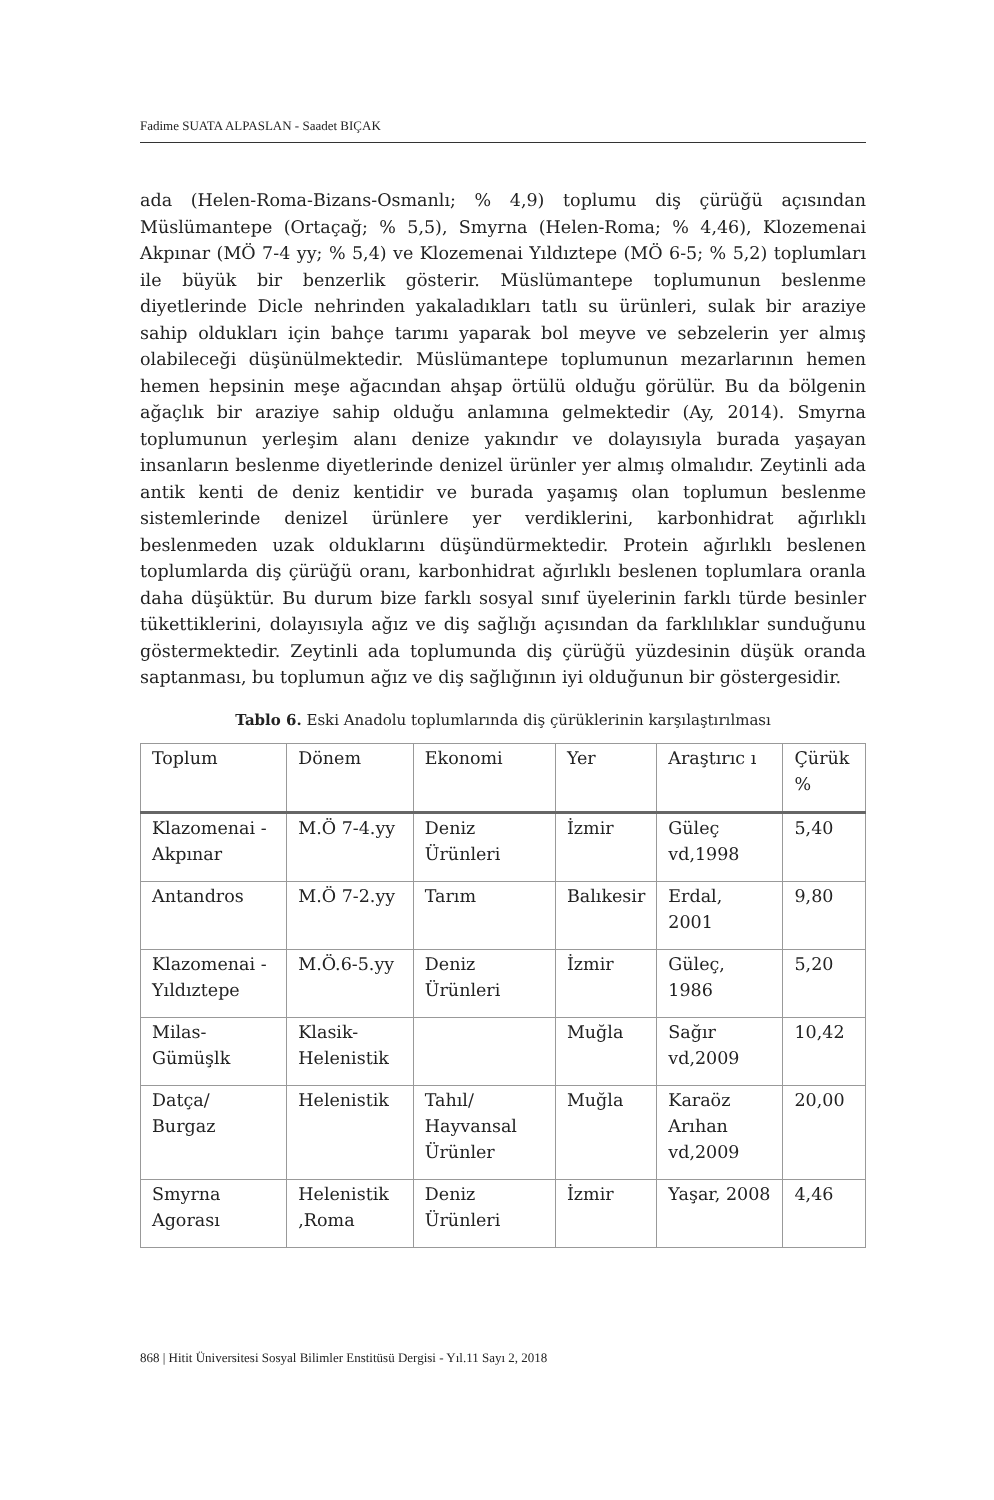Fadime SUATA ALPASLAN - Saadet BIÇAK
ada (Helen-Roma-Bizans-Osmanlı; % 4,9) toplumu diş çürüğü açısından Müslümantepe (Ortaçağ; % 5,5), Smyrna (Helen-Roma; % 4,46), Klozemenai Akpınar (MÖ 7-4 yy; % 5,4) ve Klozemenai Yıldıztepe (MÖ 6-5; % 5,2) toplumları ile büyük bir benzerlik gösterir. Müslümantepe toplumunun beslenme diyetlerinde Dicle nehrinden yakaladıkları tatlı su ürünleri, sulak bir araziye sahip oldukları için bahçe tarımı yaparak bol meyve ve sebzelerin yer almış olabileceği düşünülmektedir. Müslümantepe toplumunun mezarlarının hemen hemen hepsinin meşe ağacından ahşap örtülü olduğu görülür. Bu da bölgenin ağaçlık bir araziye sahip olduğu anlamına gelmektedir (Ay, 2014). Smyrna toplumunun yerleşim alanı denize yakındır ve dolayısıyla burada yaşayan insanların beslenme diyetlerinde denizel ürünler yer almış olmalıdır. Zeytinli ada antik kenti de deniz kentidir ve burada yaşamış olan toplumun beslenme sistemlerinde denizel ürünlere yer verdiklerini, karbonhidrat ağırlıklı beslenmeden uzak olduklarını düşündürmektedir. Protein ağırlıklı beslenen toplumlarda diş çürüğü oranı, karbonhidrat ağırlıklı beslenen toplumlara oranla daha düşüktür. Bu durum bize farklı sosyal sınıf üyelerinin farklı türde besinler tükettiklerini, dolayısıyla ağız ve diş sağlığı açısından da farklılıklar sunduğunu göstermektedir. Zeytinli ada toplumunda diş çürüğü yüzdesinin düşük oranda saptanması, bu toplumun ağız ve diş sağlığının iyi olduğunun bir göstergesidir.
Tablo 6. Eski Anadolu toplumlarında diş çürüklerinin karşılaştırılması
| Toplum | Dönem | Ekonomi | Yer | Araştırıc ı | Çürük % |
| Klazomenai -Akpınar | M.Ö 7-4.yy | Deniz Ürünleri | İzmir | Güleç vd,1998 | 5,40 |
| Antandros | M.Ö 7-2.yy | Tarım | Balıkesir | Erdal, 2001 | 9,80 |
| Klazomenai -Yıldıztepe | M.Ö.6-5.yy | Deniz Ürünleri | İzmir | Güleç, 1986 | 5,20 |
| Milas-Gümüşlk | Klasik-Helenistik | | Muğla | Sağır vd,2009 | 10,42 |
| Datça/ Burgaz | Helenistik | Tahıl/ Hayvansal Ürünler | Muğla | Karaöz Arıhan vd,2009 | 20,00 |
| Smyrna Agorası | Helenistik ,Roma | Deniz Ürünleri | İzmir | Yaşar, 2008 | 4,46 |
868 | Hitit Üniversitesi Sosyal Bilimler Enstitüsü Dergisi - Yıl.11 Sayı 2, 2018